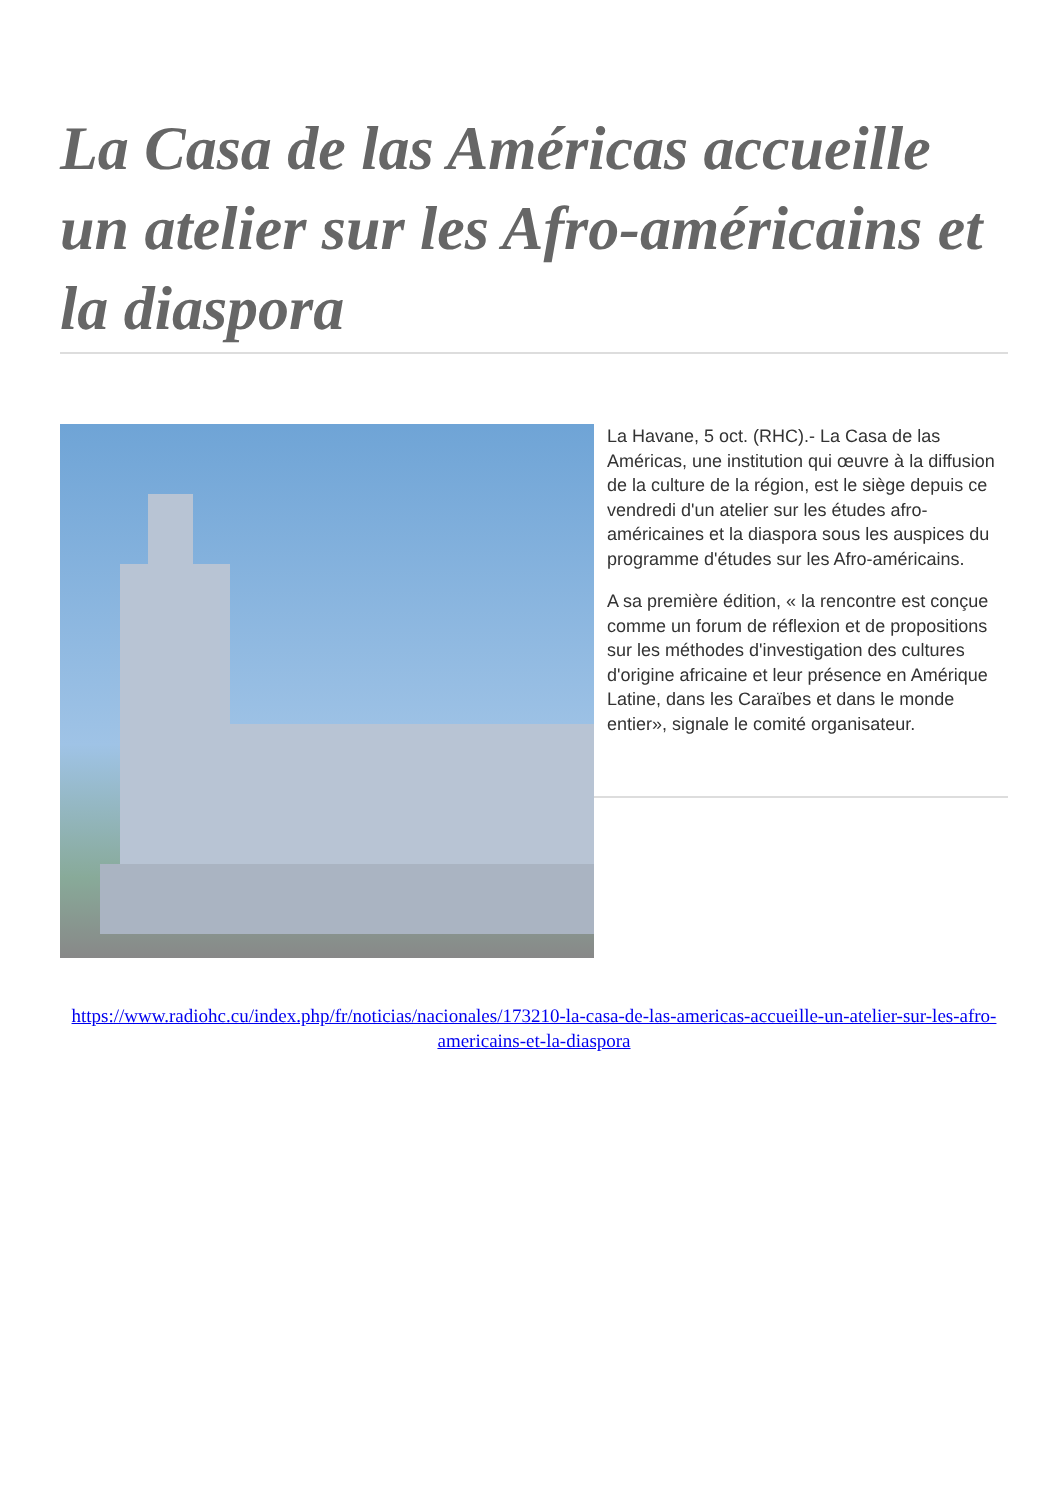La Casa de las Américas accueille un atelier sur les Afro-américains et la diaspora
La Havane, 5 oct. (RHC).- La Casa de las Américas, une institution qui œuvre à la diffusion de la culture de la région, est le siège depuis ce vendredi d'un atelier sur les études afro-américaines et la diaspora sous les auspices du programme d'études sur les Afro-américains.
A sa première édition, « la rencontre est conçue comme un forum de réflexion et de propositions sur les méthodes d'investigation des cultures d'origine africaine et leur présence en Amérique Latine, dans les Caraïbes et dans le monde entier», signale le comité organisateur.
https://www.radiohc.cu/index.php/fr/noticias/nacionales/173210-la-casa-de-las-americas-accueille-un-atelier-sur-les-afro-americains-et-la-diaspora